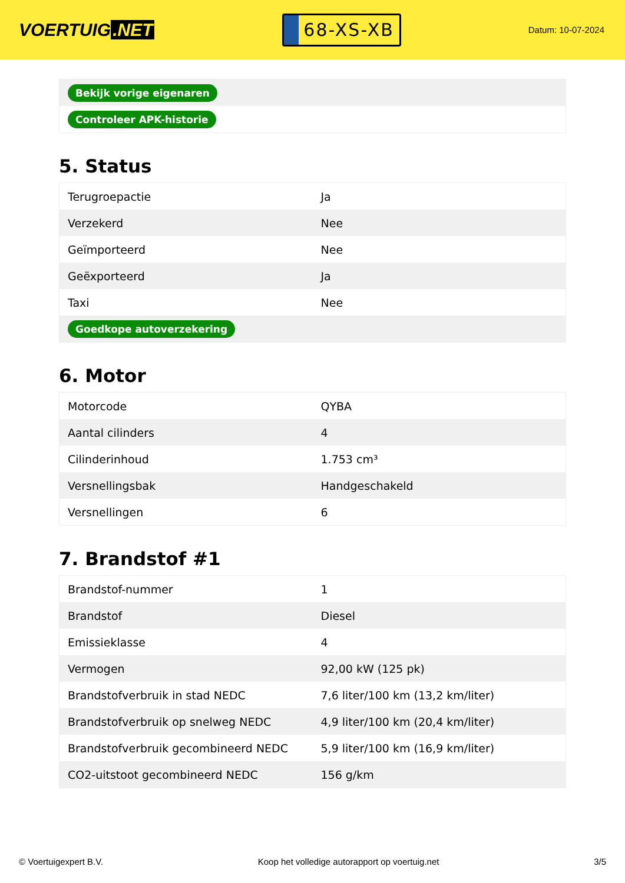VOERTUIG.NET
68-XS-XB
Datum: 10-07-2024
| Bekijk vorige eigenaren |
| Controleer APK-historie |
5. Status
| Terugroepactie | Ja |
| Verzekerd | Nee |
| Geïmporteerd | Nee |
| Geëxporteerd | Ja |
| Taxi | Nee |
| Goedkope autoverzekering | |
6. Motor
| Motorcode | QYBA |
| Aantal cilinders | 4 |
| Cilinderinhoud | 1.753 cm³ |
| Versnellingsbak | Handgeschakeld |
| Versnellingen | 6 |
7. Brandstof #1
| Brandstof-nummer | 1 |
| Brandstof | Diesel |
| Emissieklasse | 4 |
| Vermogen | 92,00 kW (125 pk) |
| Brandstofverbruik in stad NEDC | 7,6 liter/100 km (13,2 km/liter) |
| Brandstofverbruik op snelweg NEDC | 4,9 liter/100 km (20,4 km/liter) |
| Brandstofverbruik gecombineerd NEDC | 5,9 liter/100 km (16,9 km/liter) |
| CO2-uitstoot gecombineerd NEDC | 156 g/km |
© Voertuigexpert B.V. Koop het volledige autorapport op voertuig.net 3/5